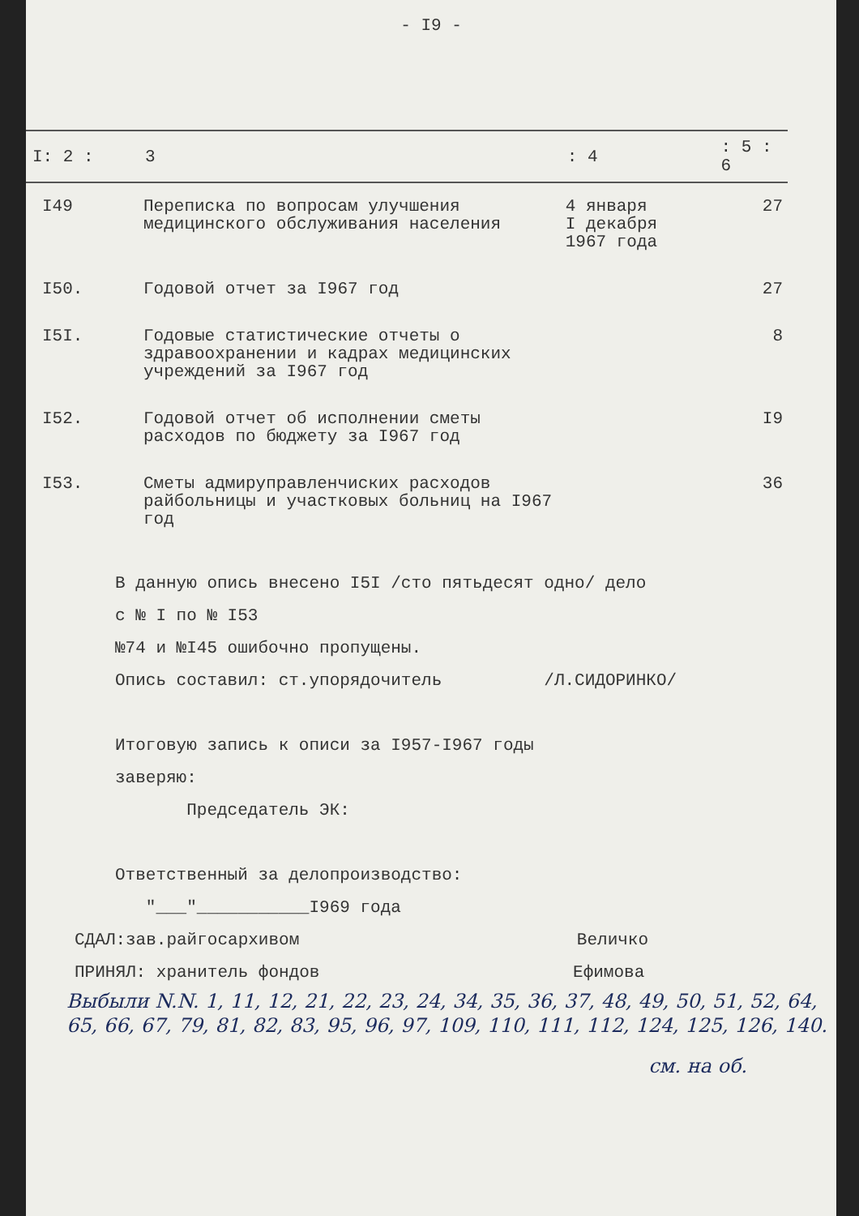- I9 -
| I: 2 : | 3 | : 4 | : 5 : 6 |
| --- | --- | --- | --- |
| I49 | Переписка по вопросам улучшения медицинского обслуживания населения | 4 января I декабря 1967 года | 27 |
| I50. | Годовой отчет за I967 год | | 27 |
| I5I. | Годовые статистические отчеты о здравоохранении и кадрах медицинских учреждений за I967 год | | 8 |
| I52. | Годовой отчет об исполнении сметы расходов по бюджету за I967 год | | I9 |
| I53. | Сметы адмируправленчиских расходов райбольницы и участковых больниц на I967 год | | 36 |
В данную опись внесено I5I /сто пятьдесят одно/ дело
с № I по № I53
№74 и №I45 ошибочно пропущены.
Опись составил: ст.упорядочитель /Л.СИДОРИНКО/
Итоговую запись к описи за I957-I967 годы
заверяю:
Председатель ЭК:
Ответственный за делопроизводство:
"___"___________I969 года
СДАЛ:зав.райгосархивом Величко
ПРИНЯЛ: хранитель фондов Ефимова
Выбыли N.N. 1, 11, 12, 21, 22, 23, 24, 34, 35, 36, 37, 48, 49, 50, 51, 52, 64, 65, 66, 67, 79, 81, 82, 83, 95, 96, 97, 109, 110, 111, 112, 124, 125, 126, 140.
см. на об.